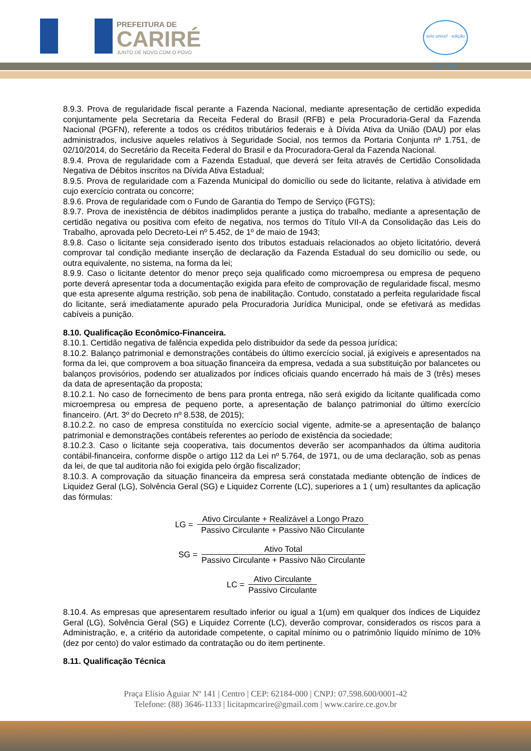PREFEITURA DE
CARIRÉ
JUNTO DE NOVO COM O POVO
selo unicef · edição 2017 - 2020
8.9.3. Prova de regularidade fiscal perante a Fazenda Nacional, mediante apresentação de certidão expedida conjuntamente pela Secretaria da Receita Federal do Brasil (RFB) e pela Procuradoria-Geral da Fazenda Nacional (PGFN), referente a todos os créditos tributários federais e à Dívida Ativa da União (DAU) por elas administrados, inclusive aqueles relativos à Seguridade Social, nos termos da Portaria Conjunta nº 1.751, de 02/10/2014, do Secretário da Receita Federal do Brasil e da Procuradora-Geral da Fazenda Nacional.
8.9.4. Prova de regularidade com a Fazenda Estadual, que deverá ser feita através de Certidão Consolidada Negativa de Débitos inscritos na Dívida Ativa Estadual;
8.9.5. Prova de regularidade com a Fazenda Municipal do domicílio ou sede do licitante, relativa à atividade em cujo exercício contrata ou concorre;
8.9.6. Prova de regularidade com o Fundo de Garantia do Tempo de Serviço (FGTS);
8.9.7. Prova de inexistência de débitos inadimplidos perante a justiça do trabalho, mediante a apresentação de certidão negativa ou positiva com efeito de negativa, nos termos do Título VII-A da Consolidação das Leis do Trabalho, aprovada pelo Decreto-Lei nº 5.452, de 1º de maio de 1943;
8.9.8. Caso o licitante seja considerado isento dos tributos estaduais relacionados ao objeto licitatório, deverá comprovar tal condição mediante inserção de declaração da Fazenda Estadual do seu domicílio ou sede, ou outra equivalente, no sistema, na forma da lei;
8.9.9. Caso o licitante detentor do menor preço seja qualificado como microempresa ou empresa de pequeno porte deverá apresentar toda a documentação exigida para efeito de comprovação de regularidade fiscal, mesmo que esta apresente alguma restrição, sob pena de inabilitação. Contudo, constatado a perfeita regularidade fiscal do licitante, será imediatamente apurado pela Procuradoria Jurídica Municipal, onde se efetivará as medidas cabíveis a punição.
8.10. Qualificação Econômico-Financeira.
8.10.1. Certidão negativa de falência expedida pelo distribuidor da sede da pessoa jurídica;
8.10.2. Balanço patrimonial e demonstrações contábeis do último exercício social, já exigíveis e apresentados na forma da lei, que comprovem a boa situação financeira da empresa, vedada a sua substituição por balancetes ou balanços provisórios, podendo ser atualizados por índices oficiais quando encerrado há mais de 3 (três) meses da data de apresentação da proposta;
8.10.2.1. No caso de fornecimento de bens para pronta entrega, não será exigido da licitante qualificada como microempresa ou empresa de pequeno porte, a apresentação de balanço patrimonial do último exercício financeiro. (Art. 3º do Decreto nº 8.538, de 2015);
8.10.2.2. no caso de empresa constituída no exercício social vigente, admite-se a apresentação de balanço patrimonial e demonstrações contábeis referentes ao período de existência da sociedade;
8.10.2.3. Caso o licitante seja cooperativa, tais documentos deverão ser acompanhados da última auditoria contábil-financeira, conforme dispõe o artigo 112 da Lei nº 5.764, de 1971, ou de uma declaração, sob as penas da lei, de que tal auditoria não foi exigida pelo órgão fiscalizador;
8.10.3. A comprovação da situação financeira da empresa será constatada mediante obtenção de índices de Liquidez Geral (LG), Solvência Geral (SG) e Liquidez Corrente (LC), superiores a 1 ( um) resultantes da aplicação das fórmulas:
LG =
Ativo Circulante + Realizável a Longo Prazo
Passivo Circulante + Passivo Não Circulante
SG =
Ativo Total
Passivo Circulante + Passivo Não Circulante
LC =
Ativo Circulante
Passivo Circulante
8.10.4. As empresas que apresentarem resultado inferior ou igual a 1(um) em qualquer dos índices de Liquidez Geral (LG), Solvência Geral (SG) e Liquidez Corrente (LC), deverão comprovar, considerados os riscos para a Administração, e, a critério da autoridade competente, o capital mínimo ou o patrimônio líquido mínimo de 10% (dez por cento) do valor estimado da contratação ou do item pertinente.
8.11. Qualificação Técnica
Praça Elísio Aguiar Nº 141 | Centro | CEP: 62184-000 | CNPJ: 07.598.600/0001-42
Telefone: (88) 3646-1133 | licitapmcarire@gmail.com | www.carire.ce.gov.br